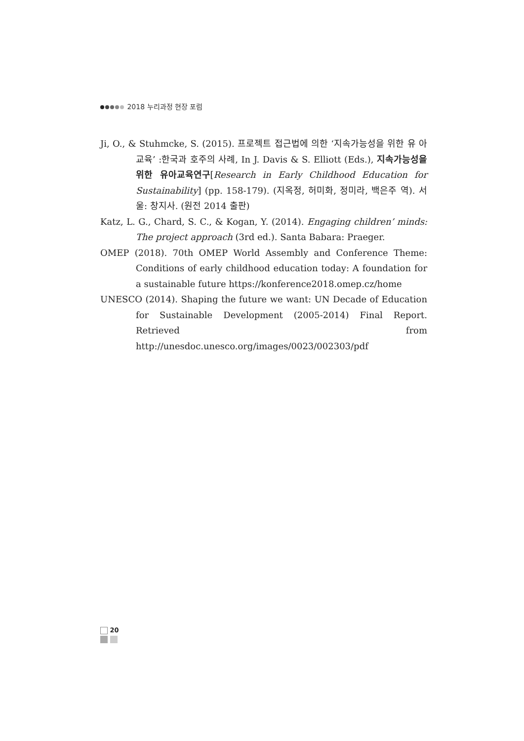2018 누리과정 현장 포럼
Ji, O., & Stuhmcke, S. (2015). 프로젝트 접근법에 의한 ‘지속가능성을 위한 유 아교육’ :한국과 호주의 사례, In J. Davis & S. Elliott (Eds.), 지속가능성을 위한 유아교육연구[Research in Early Childhood Education for Sustainability] (pp. 158-179). (지옥정, 허미화, 정미라, 백은주 역). 서울: 창지사. (원전 2014 출판)
Katz, L. G., Chard, S. C., & Kogan, Y. (2014). Engaging children’ minds: The project approach (3rd ed.). Santa Babara: Praeger.
OMEP (2018). 70th OMEP World Assembly and Conference Theme: Conditions of early childhood education today: A foundation for a sustainable future https://konference2018.omep.cz/home
UNESCO (2014). Shaping the future we want: UN Decade of Education for Sustainable Development (2005-2014) Final Report. Retrieved from http://unesdoc.unesco.org/images/0023/002303/pdf
20